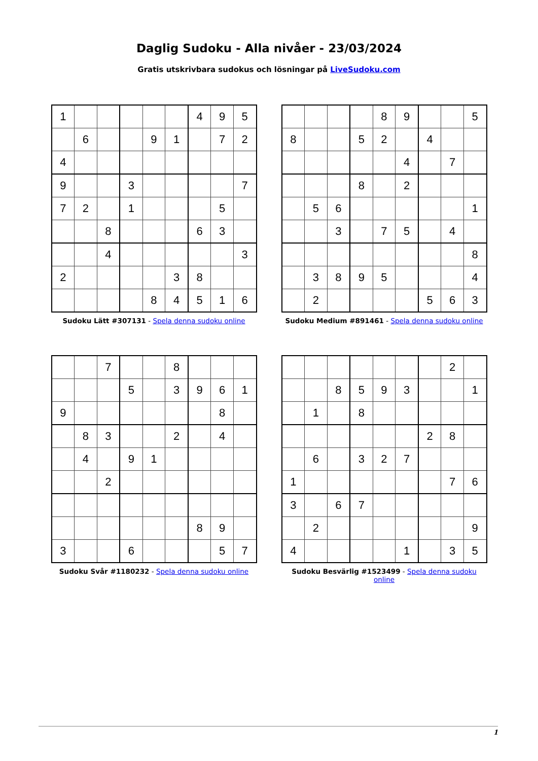Daglig Sudoku - Alla nivåer - 23/03/2024
Gratis utskrivbara sudokus och lösningar på LiveSudoku.com
| 1 | | | | | | 4 | 9 | 5 |
| | 6 | | | 9 | 1 | | 7 | 2 |
| 4 | | | | | | | | |
| 9 | | | 3 | | | | | 7 |
| 7 | 2 | | 1 | | | | 5 | |
| | | 8 | | | | 6 | 3 | |
| | | 4 | | | | | | 3 |
| 2 | | | | | 3 | 8 | | |
| | | | | 8 | 4 | 5 | 1 | 6 |
Sudoku Lätt #307131 - Spela denna sudoku online
| | | | | 8 | 9 | | | 5 |
| 8 | | | 5 | 2 | | 4 | | |
| | | | | | 4 | | 7 | |
| | | | 8 | | 2 | | | |
| | 5 | 6 | | | | | | 1 |
| | | 3 | | 7 | 5 | | 4 | |
| | | | | | | | | 8 |
| | 3 | 8 | 9 | 5 | | | | 4 |
| | 2 | | | | | 5 | 6 | 3 |
Sudoku Medium #891461 - Spela denna sudoku online
| | | 7 | | | 8 | | | |
| | | | 5 | | 3 | 9 | 6 | 1 |
| 9 | | | | | | | 8 | |
| | 8 | 3 | | | 2 | | 4 | |
| | 4 | | 9 | 1 | | | | |
| | | 2 | | | | | | |
| | | | | | | 8 | 9 | |
| 3 | | | 6 | | | | 5 | 7 |
Sudoku Svår #1180232 - Spela denna sudoku online
| | | | | | | | 2 | |
| | | 8 | 5 | 9 | 3 | | | 1 |
| | 1 | | 8 | | | | | |
| | | | | | | 2 | 8 | |
| | 6 | | 3 | 2 | 7 | | | |
| 1 | | | | | | | 7 | 6 |
| 3 | | 6 | 7 | | | | | |
| | 2 | | | | | | | 9 |
| 4 | | | | | 1 | | 3 | 5 |
Sudoku Besvärlig #1523499 - Spela denna sudoku online
1